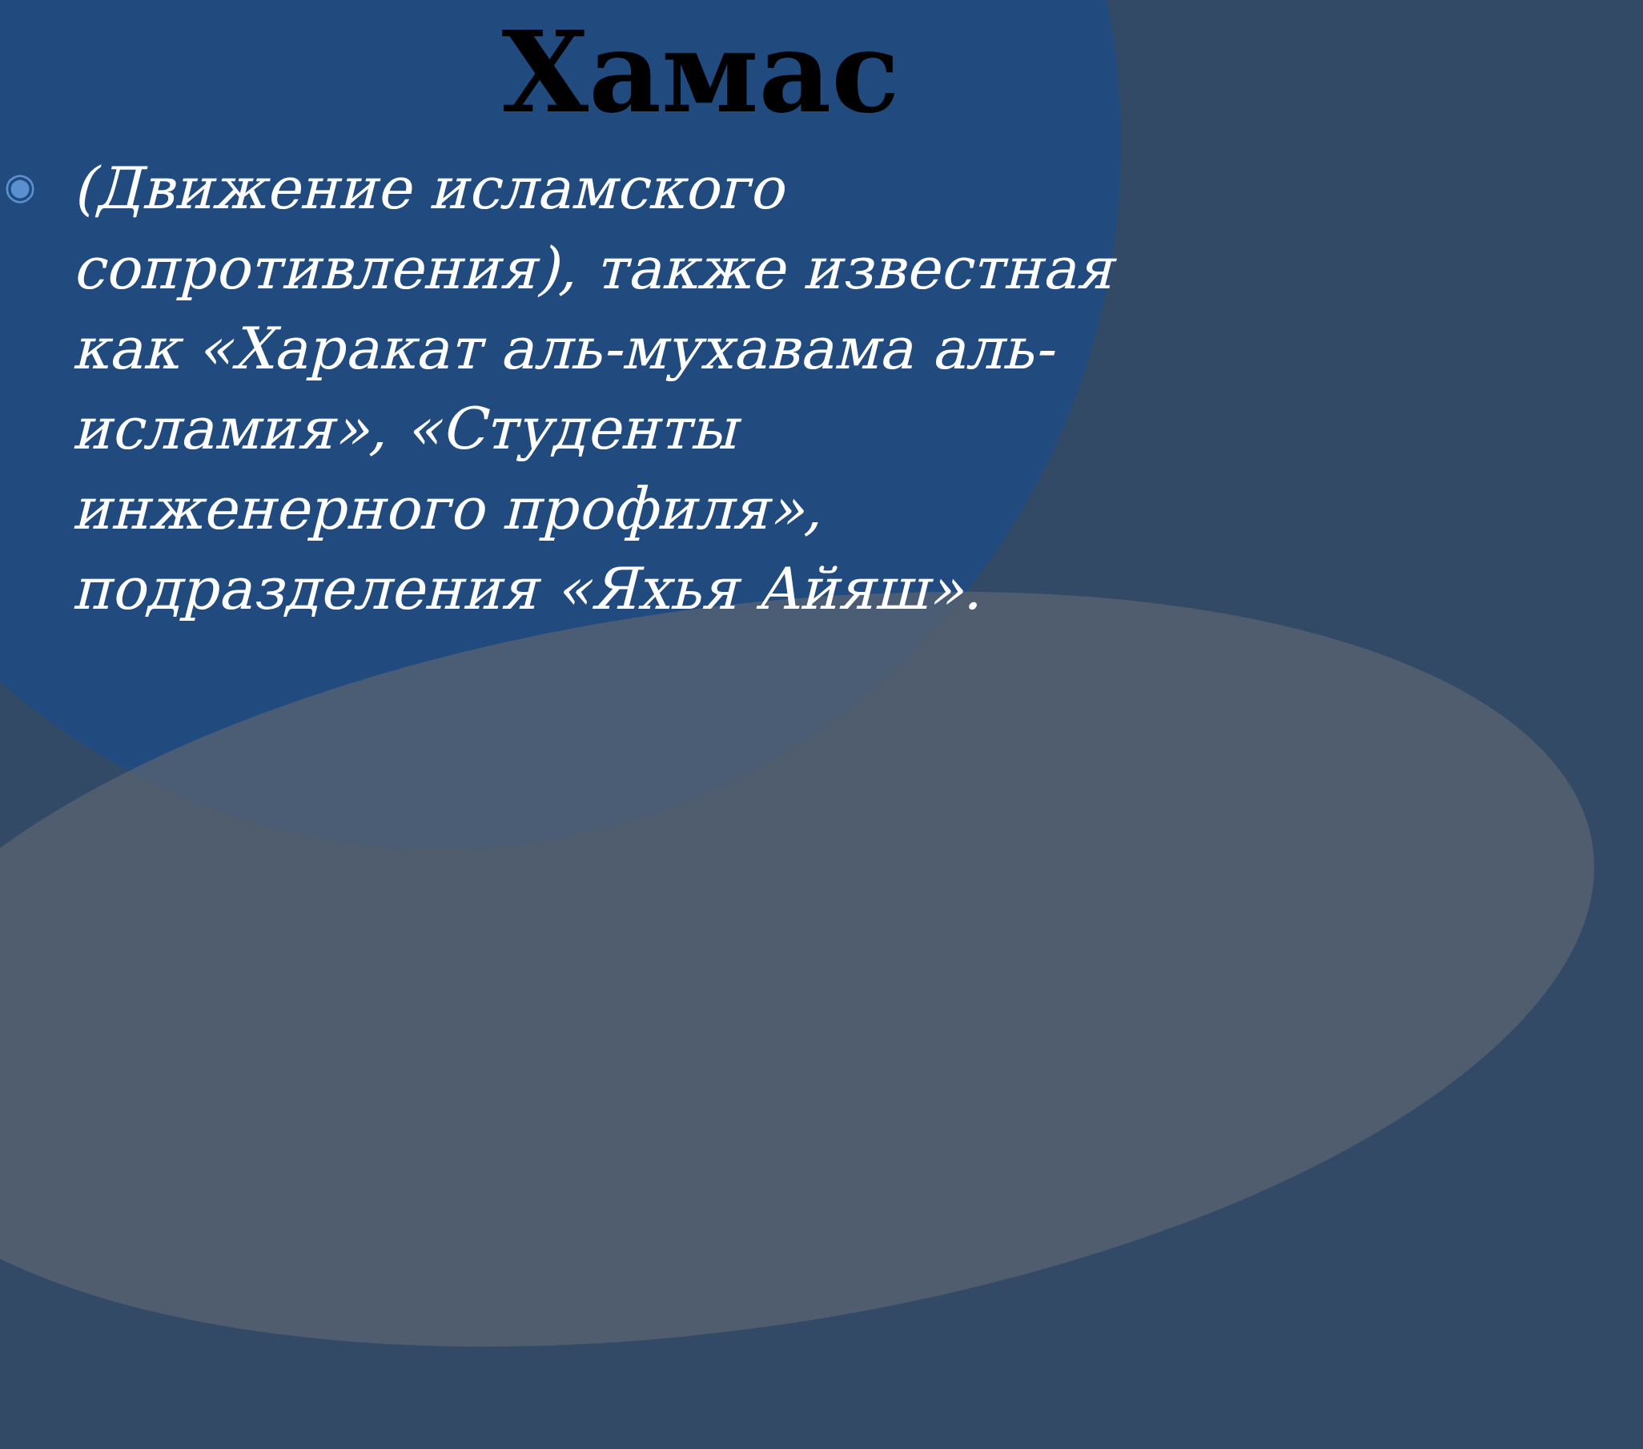Хамас
◉
(Движение исламского сопротивления), также известная как «Харакат аль-мухавама аль-исламия», «Студенты инженерного профиля», подразделения «Яхья Айяш».